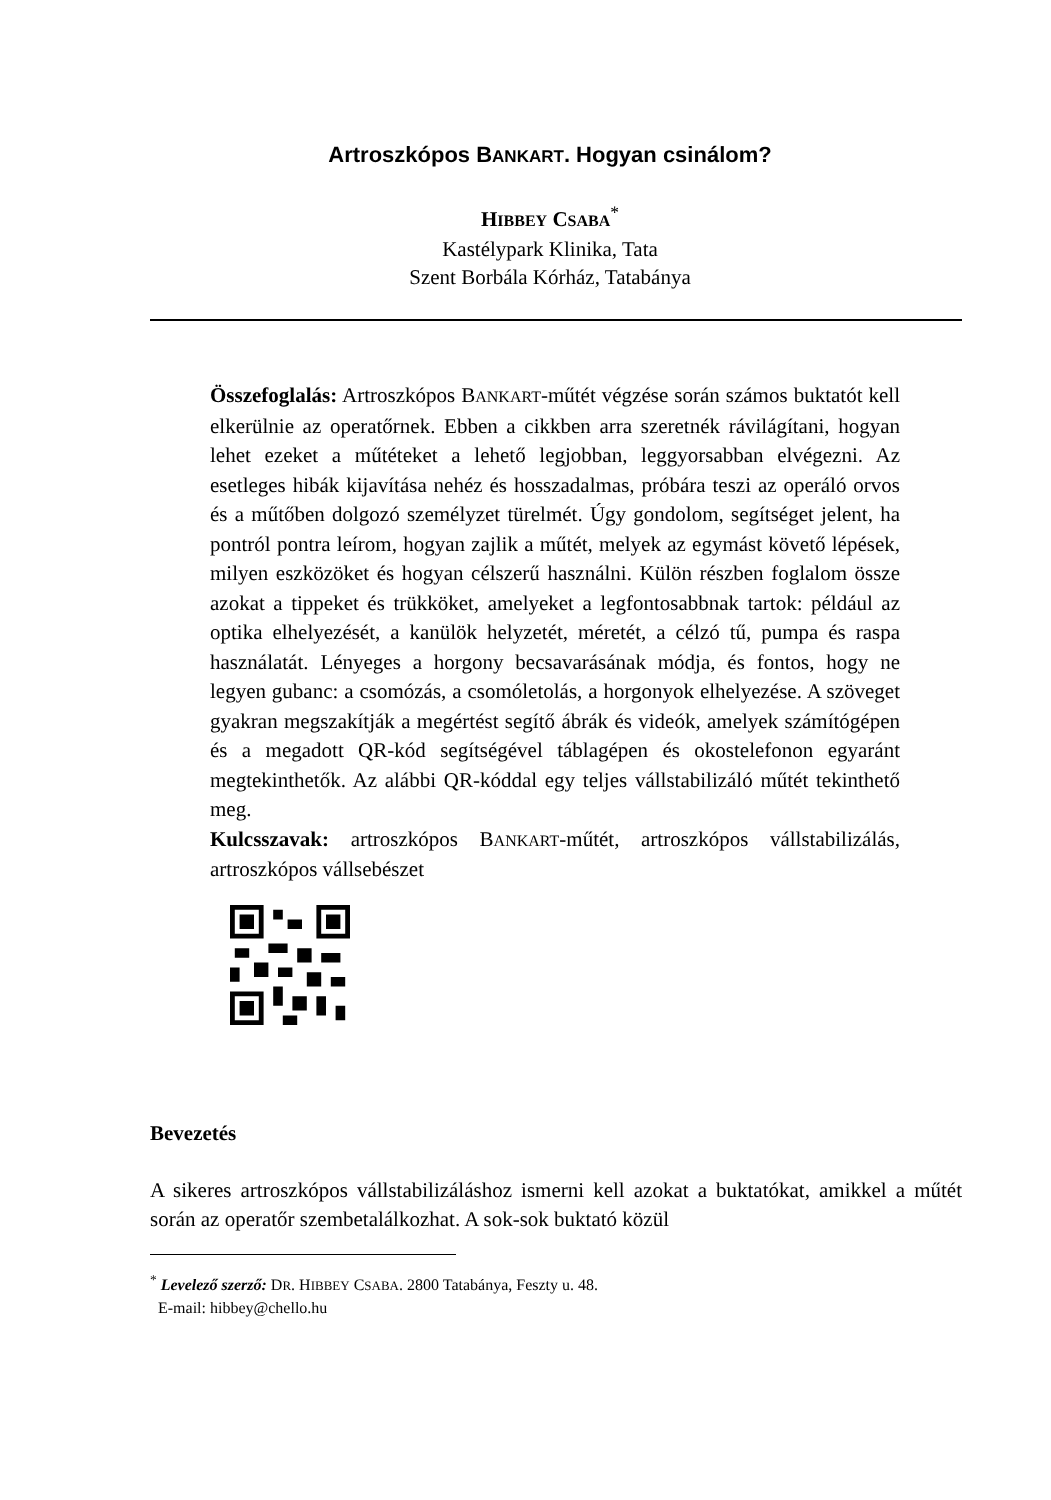Artroszkópos BANKART. Hogyan csinálom?
HIBBEY CSABA<sup>*</sup>
Kastélypark Klinika, Tata
Szent Borbála Kórház, Tatabánya
Összefoglalás: Artroszkópos BANKART-műtét végzése során számos buktatót kell elkerülnie az operatőrnek. Ebben a cikkben arra szeretnék rávilágítani, hogyan lehet ezeket a műtéteket a lehető legjobban, leggyorsabban elvégezni. Az esetleges hibák kijavítása nehéz és hosszadalmas, próbára teszi az operáló orvos és a műtőben dolgozó személyzet türelmét. Úgy gondolom, segítséget jelent, ha pontról pontra leírom, hogyan zajlik a műtét, melyek az egymást követő lépések, milyen eszközöket és hogyan célszerű használni. Külön részben foglalom össze azokat a tippeket és trükköket, amelyeket a legfontosabbnak tartok: például az optika elhelyezését, a kanülök helyzetét, méretét, a célzó tű, pumpa és raspa használatát. Lényeges a horgony becsavarásának módja, és fontos, hogy ne legyen gubanc: a csomózás, a csomóletolás, a horgonyok elhelyezése. A szöveget gyakran megszakítják a megértést segítő ábrák és videók, amelyek számítógépen és a megadott QR-kód segítségével táblagépen és okostelefonon egyaránt megtekinthetők. Az alábbi QR-kóddal egy teljes vállstabilizáló műtét tekinthető meg.
Kulcsszavak: artroszkópos BANKART-műtét, artroszkópos vállstabilizálás, artroszkópos vállsebészet
Bevezetés
A sikeres artroszkópos vállstabilizáláshoz ismerni kell azokat a buktatókat, amikkel a műtét során az operatőr szembetalálkozhat. A sok-sok buktató közül
<sup>*</sup> Levelező szerző: DR. HIBBEY CSABA. 2800 Tatabánya, Feszty u. 48.
E-mail: hibbey@chello.hu